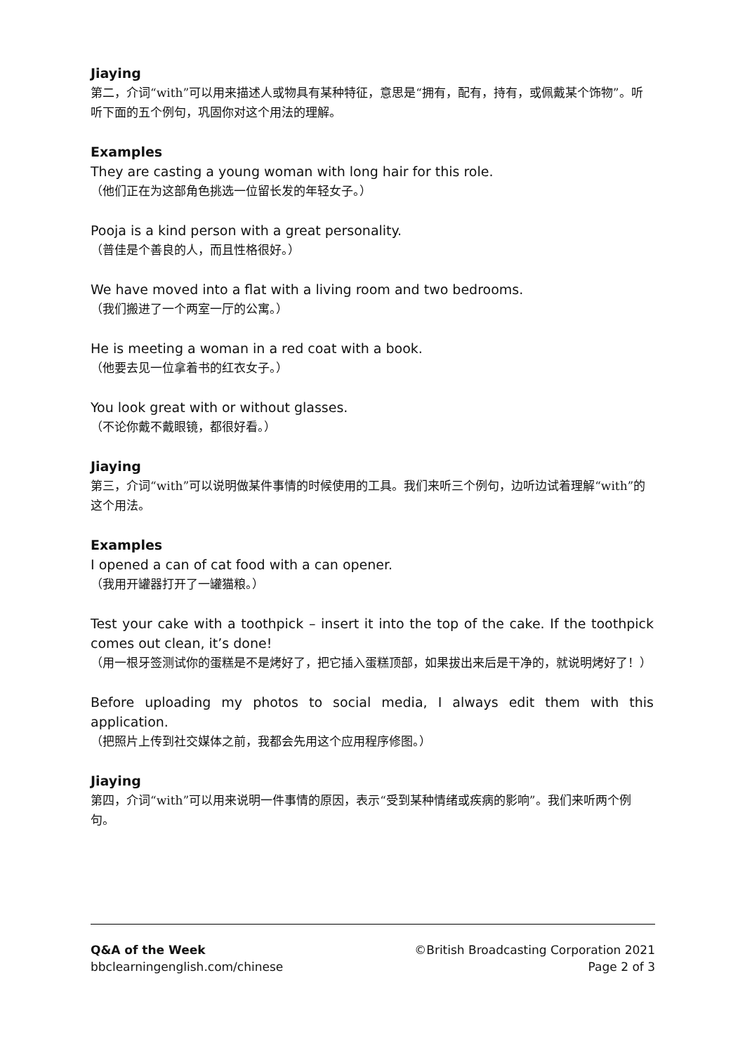Jiaying
第二，介词“with”可以用来描述人或物具有某种特征，意思是“拥有，配有，持有，或佩戴某个饰物”。听听下面的五个例句，巩固你对这个用法的理解。
Examples
They are casting a young woman with long hair for this role.
（他们正在为这部角色挑选一位留长发的年轻女子。）
Pooja is a kind person with a great personality.
（普佳是个善良的人，而且性格很好。）
We have moved into a flat with a living room and two bedrooms.
（我们搬进了一个两室一厅的公寓。）
He is meeting a woman in a red coat with a book.
（他要去见一位拿着书的红衣女子。）
You look great with or without glasses.
（不论你戴不戴眼镜，都很好看。）
Jiaying
第三，介词“with”可以说明做某件事情的时候使用的工具。我们来听三个例句，边听边试着理解“with”的这个用法。
Examples
I opened a can of cat food with a can opener.
（我用开罐器打开了一罐猫粮。）
Test your cake with a toothpick – insert it into the top of the cake. If the toothpick comes out clean, it’s done!
（用一根牙签测试你的蛋糕是不是烤好了，把它插入蛋糕顶部，如果拔出来后是干净的，就说明烤好了！）
Before uploading my photos to social media, I always edit them with this application.
（把照片上传到社交媒体之前，我都会先用这个应用程序修图。）
Jiaying
第四，介词“with”可以用来说明一件事情的原因，表示“受到某种情绪或疾病的影响”。我们来听两个例句。
Q&A of the Week
bbclearningenglish.com/chinese
©British Broadcasting Corporation 2021
Page 2 of 3